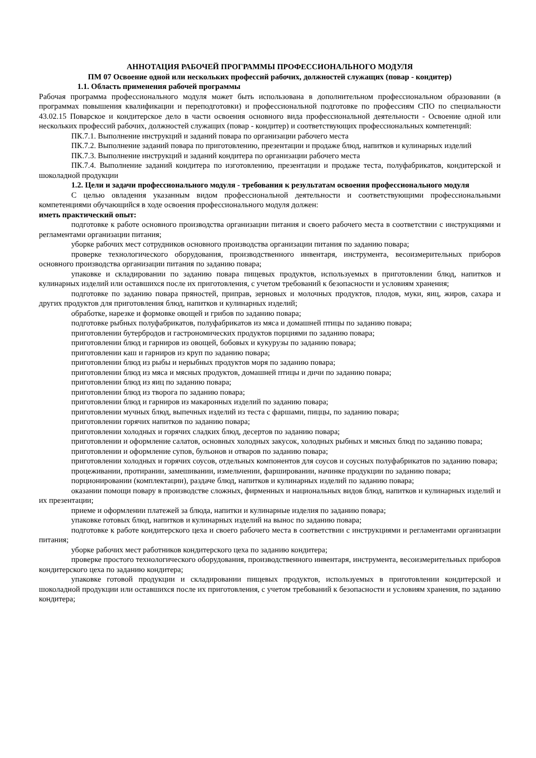АННОТАЦИЯ РАБОЧЕЙ ПРОГРАММЫ ПРОФЕССИОНАЛЬНОГО МОДУЛЯ
ПМ 07 Освоение одной или нескольких профессий рабочих, должностей служащих (повар - кондитер)
1.1. Область применения рабочей программы
Рабочая программа профессионального модуля может быть использована в дополнительном профессиональном образовании (в программах повышения квалификации и переподготовки) и профессиональной подготовке по профессиям СПО по специальности 43.02.15 Поварское и кондитерское дело в части освоения основного вида профессиональной деятельности - Освоение одной или нескольких профессий рабочих, должностей служащих (повар - кондитер) и соответствующих профессиональных компетенций:
ПК.7.1. Выполнение инструкций и заданий повара по организации рабочего места
ПК.7.2. Выполнение заданий повара по приготовлению, презентации и продаже блюд, напитков и кулинарных изделий
ПК.7.3. Выполнение инструкций и заданий кондитера по организации рабочего места
ПК.7.4. Выполнение заданий кондитера по изготовлению, презентации и продаже теста, полуфабрикатов, кондитерской и шоколадной продукции
1.2. Цели и задачи профессионального модуля - требования к результатам освоения профессионального модуля
С целью овладения указанным видом профессиональной деятельности и соответствующими профессиональными компетенциями обучающийся в ходе освоения профессионального модуля должен:
иметь практический опыт:
подготовке к работе основного производства организации питания и своего рабочего места в соответствии с инструкциями и регламентами организации питания;
уборке рабочих мест сотрудников основного производства организации питания по заданию повара;
проверке технологического оборудования, производственного инвентаря, инструмента, весоизмерительных приборов основного производства организации питания по заданию повара;
упаковке и складировании по заданию повара пищевых продуктов, используемых в приготовлении блюд, напитков и кулинарных изделий или оставшихся после их приготовления, с учетом требований к безопасности и условиям хранения;
подготовке по заданию повара пряностей, приправ, зерновых и молочных продуктов, плодов, муки, яиц, жиров, сахара и других продуктов для приготовления блюд, напитков и кулинарных изделий;
обработке, нарезке и формовке овощей и грибов по заданию повара;
подготовке рыбных полуфабрикатов, полуфабрикатов из мяса и домашней птицы по заданию повара;
приготовлении бутербродов и гастрономических продуктов порциями по заданию повара;
приготовлении блюд и гарниров из овощей, бобовых и кукурузы по заданию повара;
приготовлении каш и гарниров из круп по заданию повара;
приготовлении блюд из рыбы и нерыбных продуктов моря по заданию повара;
приготовлении блюд из мяса и мясных продуктов, домашней птицы и дичи по заданию повара;
приготовлении блюд из яиц по заданию повара;
приготовлении блюд из творога по заданию повара;
приготовлении блюд и гарниров из макаронных изделий по заданию повара;
приготовлении мучных блюд, выпечных изделий из теста с фаршами, пиццы, по заданию повара;
приготовлении горячих напитков по заданию повара;
приготовлении холодных и горячих сладких блюд, десертов по заданию повара;
приготовлении и оформление салатов, основных холодных закусок, холодных рыбных и мясных блюд по заданию повара;
приготовлении и оформление супов, бульонов и отваров по заданию повара;
приготовлении холодных и горячих соусов, отдельных компонентов для соусов и соусных полуфабрикатов по заданию повара;
процеживании, протирании, замешивании, измельчении, фаршировании, начинке продукции по заданию повара;
порционировании (комплектации), раздаче блюд, напитков и кулинарных изделий по заданию повара;
оказании помощи повару в производстве сложных, фирменных и национальных видов блюд, напитков и кулинарных изделий и их презентации;
приеме и оформлении платежей за блюда, напитки и кулинарные изделия по заданию повара;
упаковке готовых блюд, напитков и кулинарных изделий на вынос по заданию повара;
подготовке к работе кондитерского цеха и своего рабочего места в соответствии с инструкциями и регламентами организации питания;
уборке рабочих мест работников кондитерского цеха по заданию кондитера;
проверке простого технологического оборудования, производственного инвентаря, инструмента, весоизмерительных приборов кондитерского цеха по заданию кондитера;
упаковке готовой продукции и складировании пищевых продуктов, используемых в приготовлении кондитерской и шоколадной продукции или оставшихся после их приготовления, с учетом требований к безопасности и условиям хранения, по заданию кондитера;